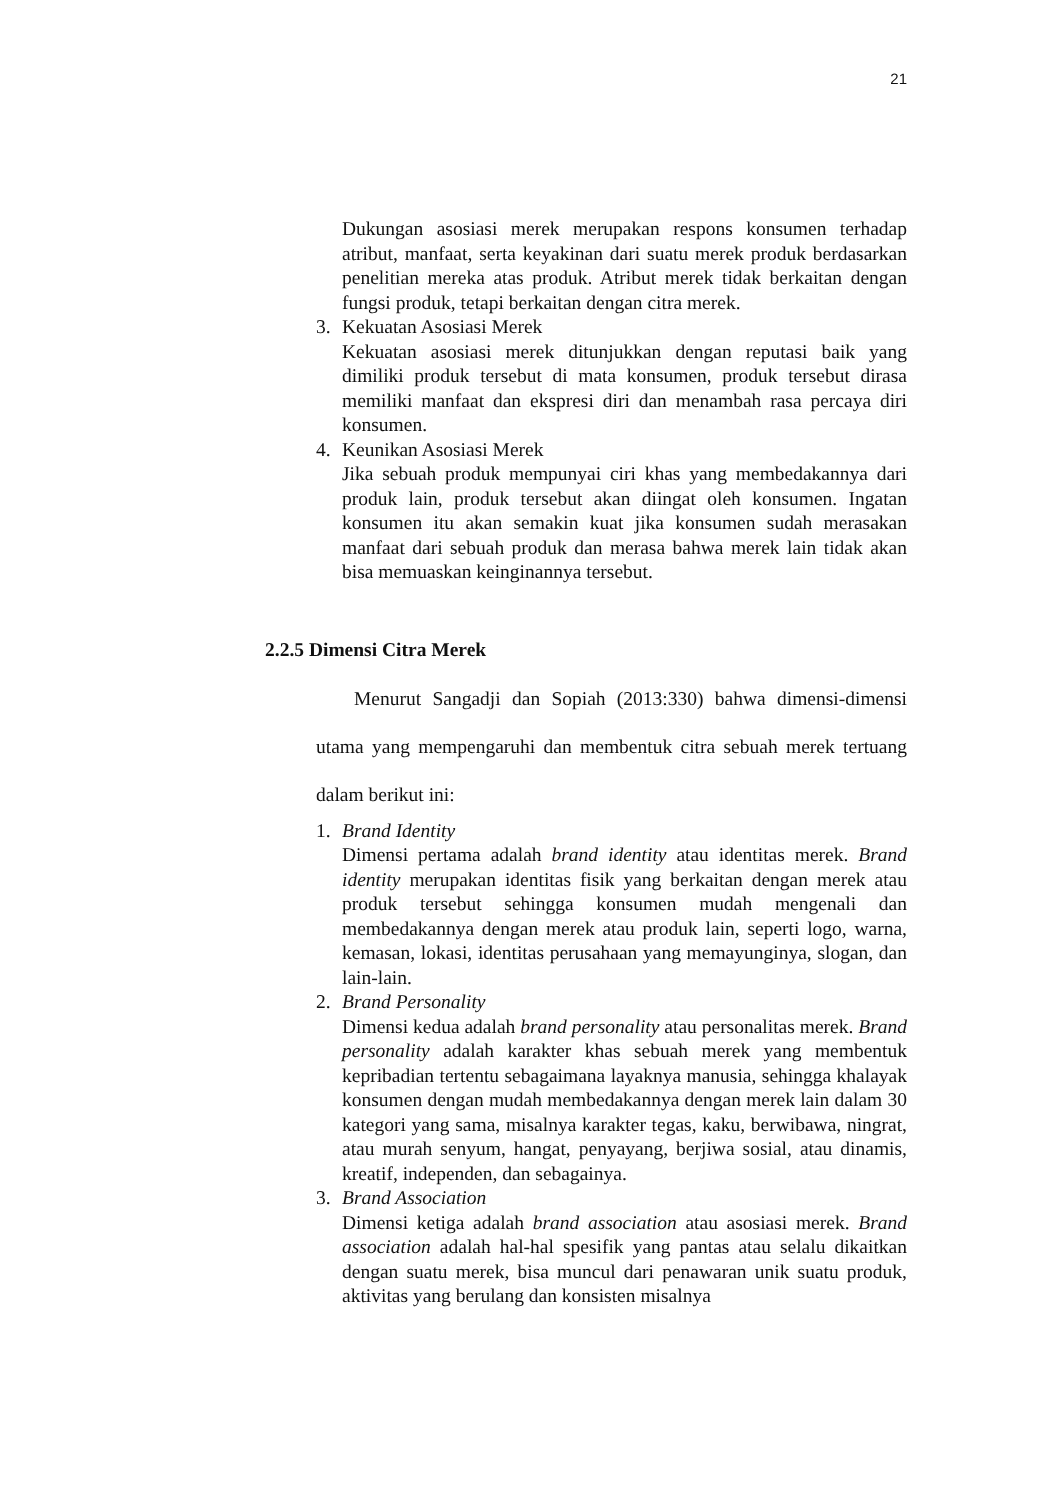21
Dukungan asosiasi merek merupakan respons konsumen terhadap atribut, manfaat, serta keyakinan dari suatu merek produk berdasarkan penelitian mereka atas produk. Atribut merek tidak berkaitan dengan fungsi produk, tetapi berkaitan dengan citra merek.
3. Kekuatan Asosiasi Merek
Kekuatan asosiasi merek ditunjukkan dengan reputasi baik yang dimiliki produk tersebut di mata konsumen, produk tersebut dirasa memiliki manfaat dan ekspresi diri dan menambah rasa percaya diri konsumen.
4. Keunikan Asosiasi Merek
Jika sebuah produk mempunyai ciri khas yang membedakannya dari produk lain, produk tersebut akan diingat oleh konsumen. Ingatan konsumen itu akan semakin kuat jika konsumen sudah merasakan manfaat dari sebuah produk dan merasa bahwa merek lain tidak akan bisa memuaskan keinginannya tersebut.
2.2.5 Dimensi Citra Merek
Menurut Sangadji dan Sopiah (2013:330) bahwa dimensi-dimensi utama yang mempengaruhi dan membentuk citra sebuah merek tertuang dalam berikut ini:
1. Brand Identity
Dimensi pertama adalah brand identity atau identitas merek. Brand identity merupakan identitas fisik yang berkaitan dengan merek atau produk tersebut sehingga konsumen mudah mengenali dan membedakannya dengan merek atau produk lain, seperti logo, warna, kemasan, lokasi, identitas perusahaan yang memayunginya, slogan, dan lain-lain.
2. Brand Personality
Dimensi kedua adalah brand personality atau personalitas merek. Brand personality adalah karakter khas sebuah merek yang membentuk kepribadian tertentu sebagaimana layaknya manusia, sehingga khalayak konsumen dengan mudah membedakannya dengan merek lain dalam 30 kategori yang sama, misalnya karakter tegas, kaku, berwibawa, ningrat, atau murah senyum, hangat, penyayang, berjiwa sosial, atau dinamis, kreatif, independen, dan sebagainya.
3. Brand Association
Dimensi ketiga adalah brand association atau asosiasi merek. Brand association adalah hal-hal spesifik yang pantas atau selalu dikaitkan dengan suatu merek, bisa muncul dari penawaran unik suatu produk, aktivitas yang berulang dan konsisten misalnya